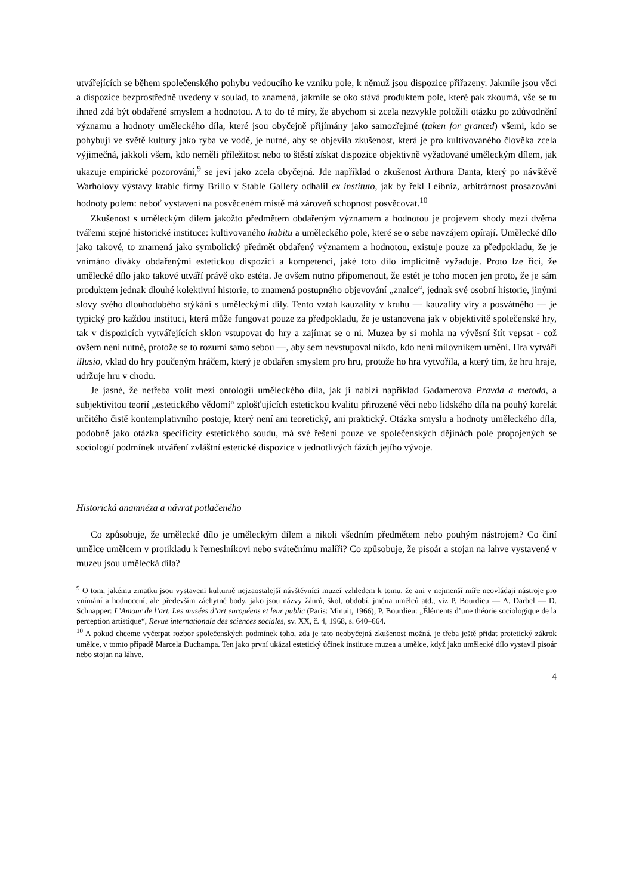utvářejících se během společenského pohybu vedoucího ke vzniku pole, k němuž jsou dispozice přiřazeny. Jakmile jsou věci a dispozice bezprostředně uvedeny v soulad, to znamená, jakmile se oko stává produktem pole, které pak zkoumá, vše se tu ihned zdá být obdařené smyslem a hodnotou. A to do té míry, že abychom si zcela nezvykle položili otázku po zdůvodnění významu a hodnoty uměleckého díla, které jsou obyčejně přijímány jako samozřejmé (taken for granted) všemi, kdo se pohybují ve světě kultury jako ryba ve vodě, je nutné, aby se objevila zkušenost, která je pro kultivovaného člověka zcela výjimečná, jakkoli všem, kdo neměli příležitost nebo to štěstí získat dispozice objektivně vyžadované uměleckým dílem, jak ukazuje empirické pozorování,<sup>9</sup> se jeví jako zcela obyčejná. Jde například o zkušenost Arthura Danta, který po návštěvě Warholovy výstavy krabic firmy Brillo v Stable Gallery odhalil ex instituto, jak by řekl Leibniz, arbitrárnost prosazování hodnoty polem: neboť vystavení na posvěceném místě má zároveň schopnost posvěcovat.<sup>10</sup>
Zkušenost s uměleckým dílem jakožto předmětem obdařeným významem a hodnotou je projevem shody mezi dvěma tvářemi stejné historické instituce: kultivovaného habitu a uměleckého pole, které se o sebe navzájem opírají. Umělecké dílo jako takové, to znamená jako symbolický předmět obdařený významem a hodnotou, existuje pouze za předpokladu, že je vnímáno diváky obdařenými estetickou dispozicí a kompetencí, jaké toto dílo implicitně vyžaduje. Proto lze říci, že umělecké dílo jako takové utváří právě oko estéta. Je ovšem nutno připomenout, že estét je toho mocen jen proto, že je sám produktem jednak dlouhé kolektivní historie, to znamená postupného objevování „znalce“, jednak své osobní historie, jinými slovy svého dlouhodobého stýkání s uměleckými díly. Tento vztah kauzality v kruhu — kauzality víry a posvátného — je typický pro každou instituci, která může fungovat pouze za předpokladu, že je ustanovena jak v objektivitě společenské hry, tak v dispozicích vytvářejících sklon vstupovat do hry a zajímat se o ni. Muzea by si mohla na vývěsní štít vepsat - což ovšem není nutné, protože se to rozumí samo sebou —, aby sem nevstupoval nikdo, kdo není milovníkem umění. Hra vytváří illusio, vklad do hry poučeným hráčem, který je obdařen smyslem pro hru, protože ho hra vytvořila, a který tím, že hru hraje, udržuje hru v chodu.
Je jasné, že netřeba volit mezi ontologií uměleckého díla, jak ji nabízí například Gadamerova Pravda a metoda, a subjektivitou teorií „estetického vědomí“ zplošťujících estetickou kvalitu přirozené věci nebo lidského díla na pouhý korelát určitého čistě kontemplativního postoje, který není ani teoretický, ani praktický. Otázka smyslu a hodnoty uměleckého díla, podobně jako otázka specificity estetického soudu, má své řešení pouze ve společenských dějinách pole propojených se sociologií podmínek utváření zvláštní estetické dispozice v jednotlivých fázích jejího vývoje.
Historická anamnéza a návrat potlačeného
Co způsobuje, že umělecké dílo je uměleckým dílem a nikoli všedním předmětem nebo pouhým nástrojem? Co činí umělce umělcem v protikladu k řemeslníkovi nebo svátečnímu malíři? Co způsobuje, že pisoár a stojan na lahve vystavené v muzeu jsou umělecká díla?
<sup>9</sup> O tom, jakému zmatku jsou vystaveni kulturně nejzaostalejší návštěvníci muzeí vzhledem k tomu, že ani v nejmenší míře neovládají nástroje pro vnímání a hodnocení, ale především záchytné body, jako jsou názvy žánrů, škol, období, jména umělců atd., viz P. Bourdieu — A. Darbel — D. Schnapper: L’Amour de l’art. Les musées d’art européens et leur public (Paris: Minuit, 1966); P. Bourdieu: „Éléments d’une théorie sociologique de la perception artistique“, Revue internationale des sciences sociales, sv. XX, č. 4, 1968, s. 640–664.
<sup>10</sup> A pokud chceme vyčerpat rozbor společenských podmínek toho, zda je tato neobyčejná zkušenost možná, je třeba ještě přidat protetický zákrok umělce, v tomto případě Marcela Duchampa. Ten jako první ukázal estetický účinek instituce muzea a umělce, když jako umělecké dílo vystavil pisoár nebo stojan na láhve.
4